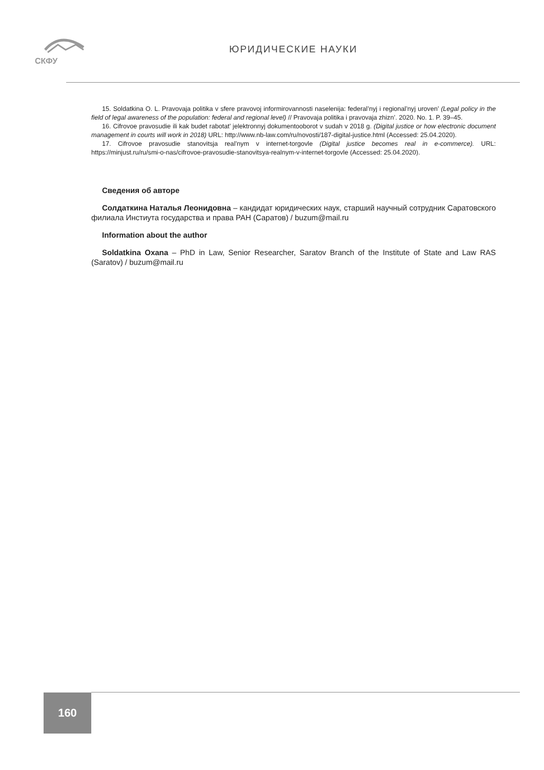СКФУ
ЮРИДИЧЕСКИЕ НАУКИ
15. Soldatkina O. L. Pravovaja politika v sfere pravovoj informirovannosti naselenija: federal’nyj i regional’nyj uroven’ (Legal policy in the field of legal awareness of the population: federal and regional level) // Pravovaja politika i pravovaja zhizn’. 2020. No. 1. P. 39–45.
16. Cifrovoe pravosudie ili kak budet rabotat’ jelektronnyj dokumentooborot v sudah v 2018 g. (Digital justice or how electronic document management in courts will work in 2018) URL: http://www.nb-law.com/ru/novosti/187-digital-justice.html (Accessed: 25.04.2020).
17. Cifrovoe pravosudie stanovitsja real’nym v internet-torgovle (Digital justice becomes real in e-commerce). URL: https://minjust.ru/ru/smi-o-nas/cifrovoe-pravosudie-stanovitsya-realnym-v-internet-torgovle (Accessed: 25.04.2020).
Сведения об авторе
Солдаткина Наталья Леонидовна – кандидат юридических наук, старший научный сотрудник Саратовского филиала Инстиута государства и права РАН (Саратов) / buzum@mail.ru
Information about the author
Soldatkina Oxana – PhD in Law, Senior Researcher, Saratov Branch of the Institute of State and Law RAS (Saratov) / buzum@mail.ru
160